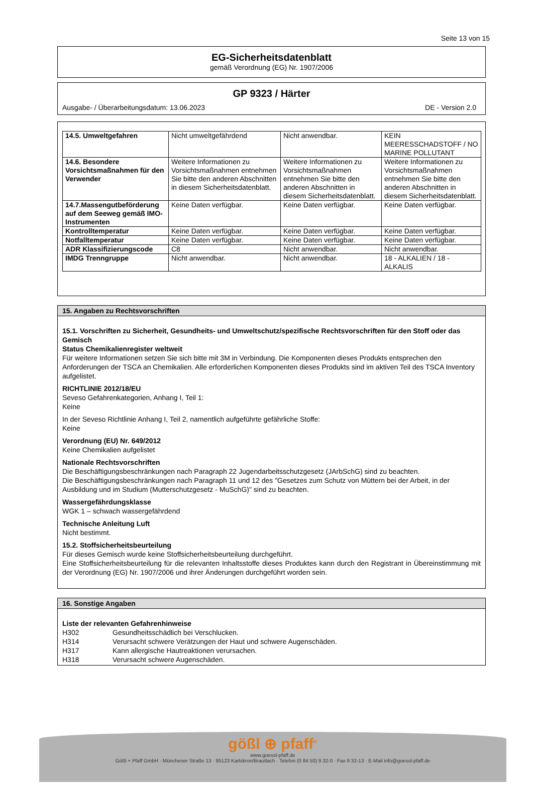Seite 13 von 15
EG-Sicherheitsdatenblatt
gemäß Verordnung (EG) Nr. 1907/2006
GP 9323 / Härter
Ausgabe- / Überarbeitungsdatum: 13.06.2023 DE - Version 2.0
| 14.5. Umweltgefahren | Nicht umweltgefährdend | Nicht anwendbar. | KEIN MEERESSCHADSTOFF / NO MARINE POLLUTANT |
| 14.6. Besondere Vorsichtsmaßnahmen für den Verwender | Weitere Informationen zu Vorsichtsmaßnahmen entnehmen Sie bitte den anderen Abschnitten in diesem Sicherheitsdatenblatt. | Weitere Informationen zu Vorsichtsmaßnahmen entnehmen Sie bitte den anderen Abschnitten in diesem Sicherheitsdatenblatt. | Weitere Informationen zu Vorsichtsmaßnahmen entnehmen Sie bitte den anderen Abschnitten in diesem Sicherheitsdatenblatt. |
| 14.7.Massengutbeförderung auf dem Seeweg gemäß IMO-Instrumenten | Keine Daten verfügbar. | Keine Daten verfügbar. | Keine Daten verfügbar. |
| Kontrolltemperatur | Keine Daten verfügbar. | Keine Daten verfügbar. | Keine Daten verfügbar. |
| Notfalltemperatur | Keine Daten verfügbar. | Keine Daten verfügbar. | Keine Daten verfügbar. |
| ADR Klassifizierungscode | C8 | Nicht anwendbar. | Nicht anwendbar. |
| IMDG Trenngruppe | Nicht anwendbar. | Nicht anwendbar. | 18 - ALKALIEN / 18 - ALKALIS |
15. Angaben zu Rechtsvorschriften
15.1. Vorschriften zu Sicherheit, Gesundheits- und Umweltschutz/spezifische Rechtsvorschriften für den Stoff oder das Gemisch
Status Chemikalienregister weltweit
Für weitere Informationen setzen Sie sich bitte mit 3M in Verbindung. Die Komponenten dieses Produkts entsprechen den Anforderungen der TSCA an Chemikalien. Alle erforderlichen Komponenten dieses Produkts sind im aktiven Teil des TSCA Inventory aufgelistet.
RICHTLINIE 2012/18/EU
Seveso Gefahrenkategorien, Anhang I, Teil 1:
Keine
In der Seveso Richtlinie Anhang I, Teil 2, namentlich aufgeführte gefährliche Stoffe:
Keine
Verordnung (EU) Nr. 649/2012
Keine Chemikalien aufgelistet
Nationale Rechtsvorschriften
Die Beschäftigungsbeschränkungen nach Paragraph 22 Jugendarbeitsschutzgesetz (JArbSchG) sind zu beachten.
Die Beschäftigungsbeschränkungen nach Paragraph 11 und 12 des "Gesetzes zum Schutz von Müttern bei der Arbeit, in der Ausbildung und im Studium (Mutterschutzgesetz - MuSchG)" sind zu beachten.
Wassergefährdungsklasse
WGK 1 – schwach wassergefährdend
Technische Anleitung Luft
Nicht bestimmt.
15.2. Stoffsicherheitsbeurteilung
Für dieses Gemisch wurde keine Stoffsicherheitsbeurteilung durchgeführt.
Eine Stoffsicherheitsbeurteilung für die relevanten Inhaltsstoffe dieses Produktes kann durch den Registrant in Übereinstimmung mit der Verordnung (EG) Nr. 1907/2006 und ihrer Änderungen durchgeführt worden sein.
16. Sonstige Angaben
Liste der relevanten Gefahrenhinweise
H302 Gesundheitsschädlich bei Verschlucken.
H314 Verursacht schwere Verätzungen der Haut und schwere Augenschäden.
H317 Kann allergische Hautreaktionen verursachen.
H318 Verursacht schwere Augenschäden.
gößl ⊕ pfaff<sup>®</sup>
www.goessl-pfaff.de
Gößl + Pfaff GmbH · Münchener Straße 13 · 85123 Karlskron/Brautlach · Telefon (0 84 50) 9 32-0 · Fax 9 32-13 · E-Mail info@goessl-pfaff.de